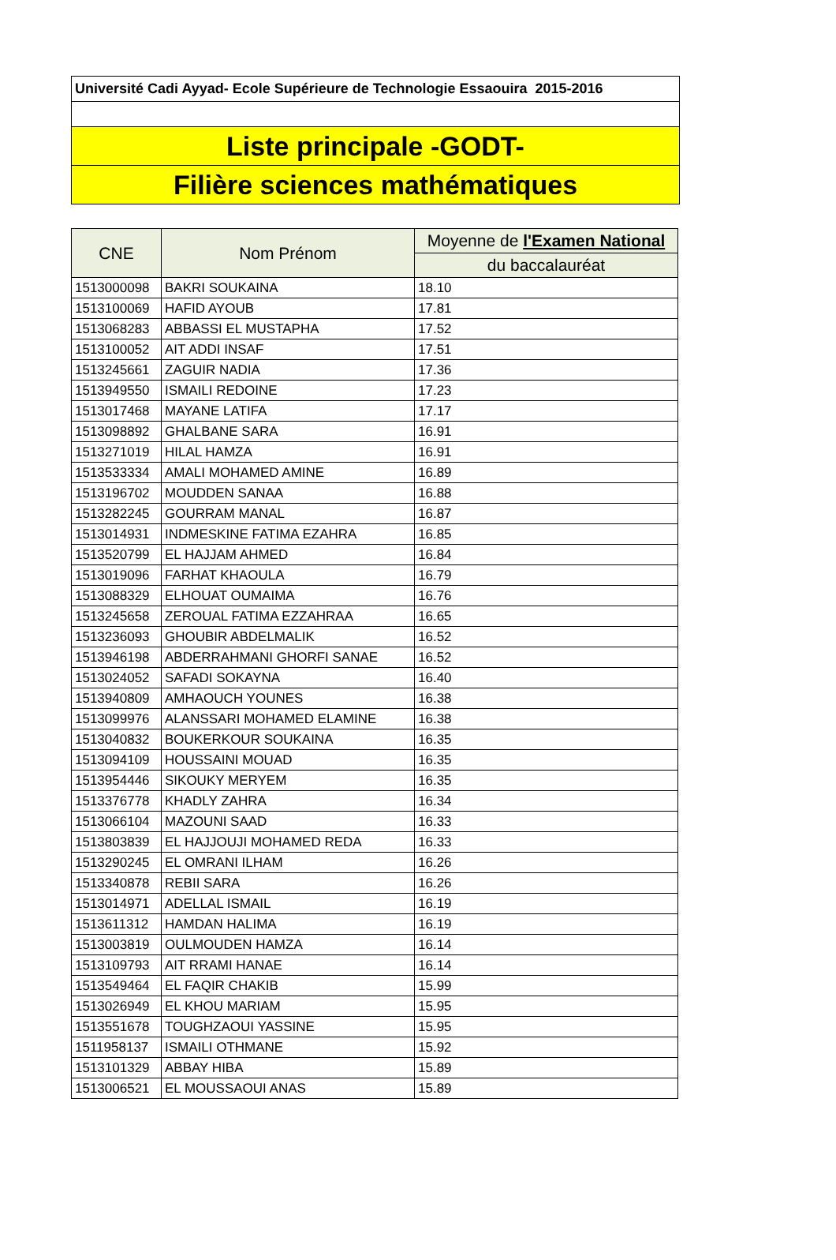Université Cadi Ayyad- Ecole Supérieure de Technologie Essaouira 2015-2016
Liste principale -GODT-
Filière sciences mathématiques
| CNE | Nom Prénom | Moyenne de l'Examen National |
| --- | --- | --- |
| | | du baccalauréat |
| 1513000098 | BAKRI SOUKAINA | 18.10 |
| 1513100069 | HAFID AYOUB | 17.81 |
| 1513068283 | ABBASSI EL MUSTAPHA | 17.52 |
| 1513100052 | AIT ADDI INSAF | 17.51 |
| 1513245661 | ZAGUIR NADIA | 17.36 |
| 1513949550 | ISMAILI REDOINE | 17.23 |
| 1513017468 | MAYANE LATIFA | 17.17 |
| 1513098892 | GHALBANE SARA | 16.91 |
| 1513271019 | HILAL HAMZA | 16.91 |
| 1513533334 | AMALI MOHAMED AMINE | 16.89 |
| 1513196702 | MOUDDEN SANAA | 16.88 |
| 1513282245 | GOURRAM MANAL | 16.87 |
| 1513014931 | INDMESKINE FATIMA EZAHRA | 16.85 |
| 1513520799 | EL HAJJAM AHMED | 16.84 |
| 1513019096 | FARHAT KHAOULA | 16.79 |
| 1513088329 | ELHOUAT OUMAIMA | 16.76 |
| 1513245658 | ZEROUAL FATIMA EZZAHRAA | 16.65 |
| 1513236093 | GHOUBIR ABDELMALIK | 16.52 |
| 1513946198 | ABDERRAHMANI GHORFI SANAE | 16.52 |
| 1513024052 | SAFADI SOKAYNA | 16.40 |
| 1513940809 | AMHAOUCH YOUNES | 16.38 |
| 1513099976 | ALANSSARI MOHAMED ELAMINE | 16.38 |
| 1513040832 | BOUKERKOUR SOUKAINA | 16.35 |
| 1513094109 | HOUSSAINI MOUAD | 16.35 |
| 1513954446 | SIKOUKY MERYEM | 16.35 |
| 1513376778 | KHADLY ZAHRA | 16.34 |
| 1513066104 | MAZOUNI SAAD | 16.33 |
| 1513803839 | EL HAJJOUJI MOHAMED REDA | 16.33 |
| 1513290245 | EL OMRANI ILHAM | 16.26 |
| 1513340878 | REBII SARA | 16.26 |
| 1513014971 | ADELLAL ISMAIL | 16.19 |
| 1513611312 | HAMDAN HALIMA | 16.19 |
| 1513003819 | OULMOUDEN HAMZA | 16.14 |
| 1513109793 | AIT RRAMI HANAE | 16.14 |
| 1513549464 | EL FAQIR CHAKIB | 15.99 |
| 1513026949 | EL KHOU MARIAM | 15.95 |
| 1513551678 | TOUGHZAOUI YASSINE | 15.95 |
| 1511958137 | ISMAILI OTHMANE | 15.92 |
| 1513101329 | ABBAY HIBA | 15.89 |
| 1513006521 | EL MOUSSAOUI ANAS | 15.89 |